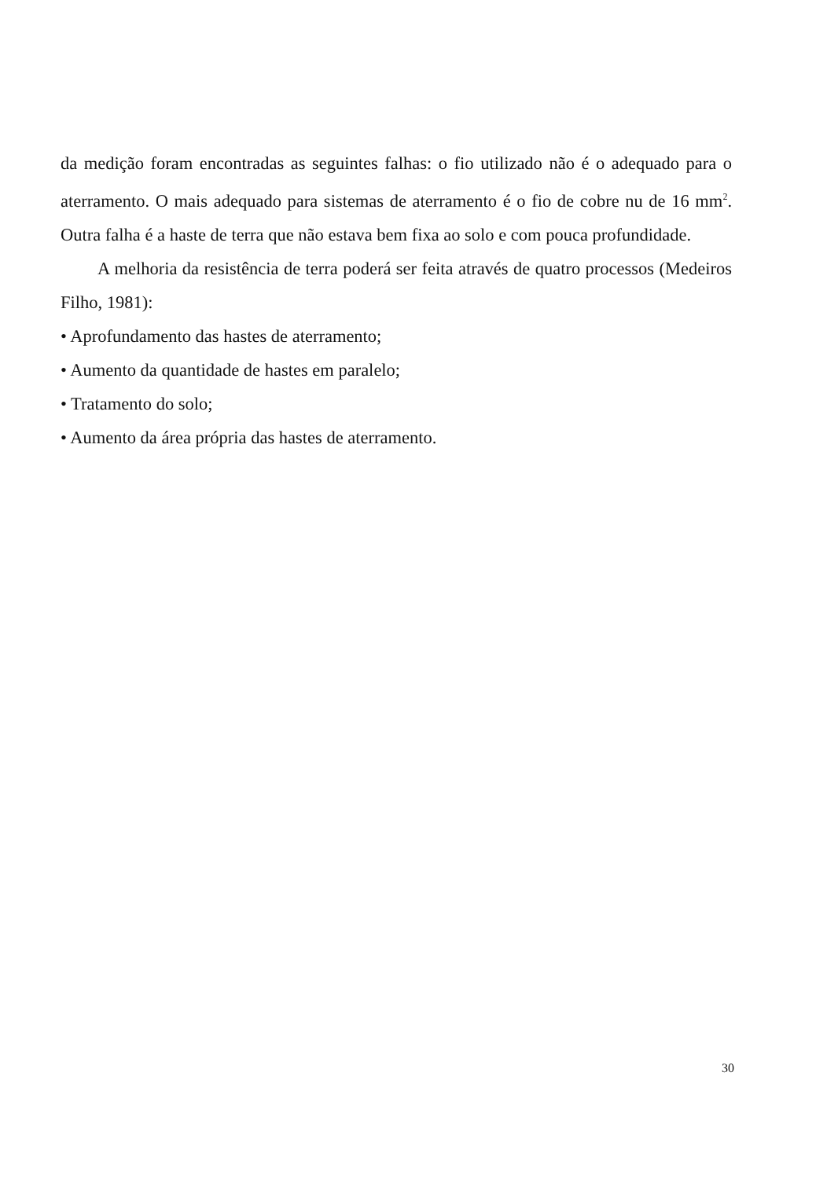da medição foram encontradas as seguintes falhas: o fio utilizado não é o adequado para o aterramento. O mais adequado para sistemas de aterramento é o fio de cobre nu de 16 mm<sup>2</sup>. Outra falha é a haste de terra que não estava bem fixa ao solo e com pouca profundidade.
A melhoria da resistência de terra poderá ser feita através de quatro processos (Medeiros Filho, 1981):
• Aprofundamento das hastes de aterramento;
• Aumento da quantidade de hastes em paralelo;
• Tratamento do solo;
• Aumento da área própria das hastes de aterramento.
30